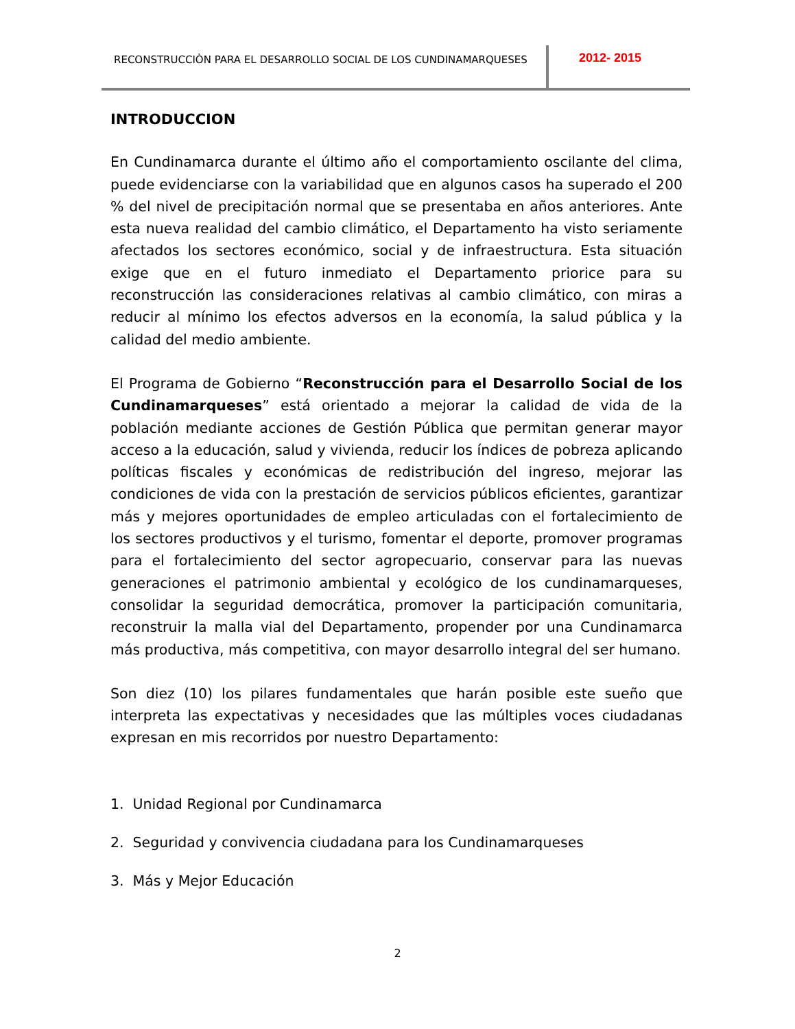RECONSTRUCCIÒN PARA EL DESARROLLO SOCIAL DE LOS CUNDINAMARQUESES
2012- 2015
INTRODUCCION
En Cundinamarca durante el último año el comportamiento oscilante del clima, puede evidenciarse con la variabilidad que en algunos casos ha superado el 200 % del nivel de precipitación normal que se presentaba en años anteriores. Ante esta nueva realidad del cambio climático, el Departamento ha visto seriamente afectados los sectores económico, social y de infraestructura. Esta situación exige que en el futuro inmediato el Departamento priorice para su reconstrucción las consideraciones relativas al cambio climático, con miras a reducir al mínimo los efectos adversos en la economía, la salud pública y la calidad del medio ambiente.
El Programa de Gobierno “Reconstrucción para el Desarrollo Social de los Cundinamarqueses” está orientado a mejorar la calidad de vida de la población mediante acciones de Gestión Pública que permitan generar mayor acceso a la educación, salud y vivienda, reducir los índices de pobreza aplicando políticas fiscales y económicas de redistribución del ingreso, mejorar las condiciones de vida con la prestación de servicios públicos eficientes, garantizar más y mejores oportunidades de empleo articuladas con el fortalecimiento de los sectores productivos y el turismo, fomentar el deporte, promover programas para el fortalecimiento del sector agropecuario, conservar para las nuevas generaciones el patrimonio ambiental y ecológico de los cundinamarqueses, consolidar la seguridad democrática, promover la participación comunitaria, reconstruir la malla vial del Departamento, propender por una Cundinamarca más productiva, más competitiva, con mayor desarrollo integral del ser humano.
Son diez (10) los pilares fundamentales que harán posible este sueño que interpreta las expectativas y necesidades que las múltiples voces ciudadanas expresan en mis recorridos por nuestro Departamento:
1. Unidad Regional por Cundinamarca
2. Seguridad y convivencia ciudadana para los Cundinamarqueses
3. Más y Mejor Educación
2